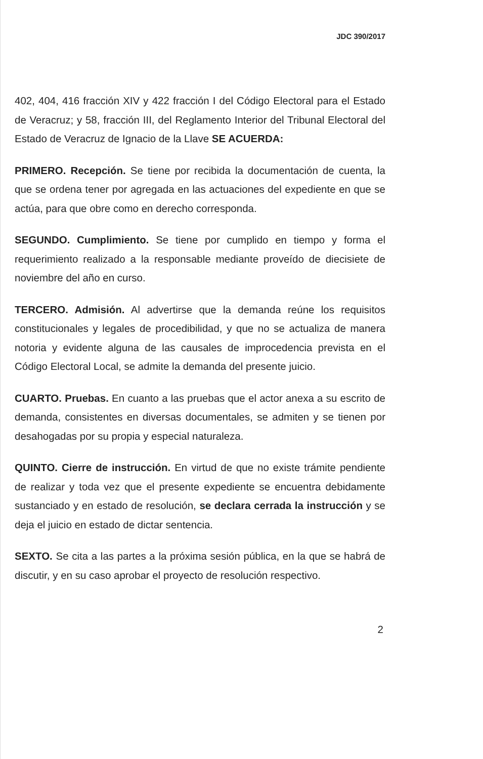JDC 390/2017
402, 404, 416 fracción XIV y 422 fracción I del Código Electoral para el Estado de Veracruz; y 58, fracción III, del Reglamento Interior del Tribunal Electoral del Estado de Veracruz de Ignacio de la Llave SE ACUERDA:
PRIMERO. Recepción. Se tiene por recibida la documentación de cuenta, la que se ordena tener por agregada en las actuaciones del expediente en que se actúa, para que obre como en derecho corresponda.
SEGUNDO. Cumplimiento. Se tiene por cumplido en tiempo y forma el requerimiento realizado a la responsable mediante proveído de diecisiete de noviembre del año en curso.
TERCERO. Admisión. Al advertirse que la demanda reúne los requisitos constitucionales y legales de procedibilidad, y que no se actualiza de manera notoria y evidente alguna de las causales de improcedencia prevista en el Código Electoral Local, se admite la demanda del presente juicio.
CUARTO. Pruebas. En cuanto a las pruebas que el actor anexa a su escrito de demanda, consistentes en diversas documentales, se admiten y se tienen por desahogadas por su propia y especial naturaleza.
QUINTO. Cierre de instrucción. En virtud de que no existe trámite pendiente de realizar y toda vez que el presente expediente se encuentra debidamente sustanciado y en estado de resolución, se declara cerrada la instrucción y se deja el juicio en estado de dictar sentencia.
SEXTO. Se cita a las partes a la próxima sesión pública, en la que se habrá de discutir, y en su caso aprobar el proyecto de resolución respectivo.
2